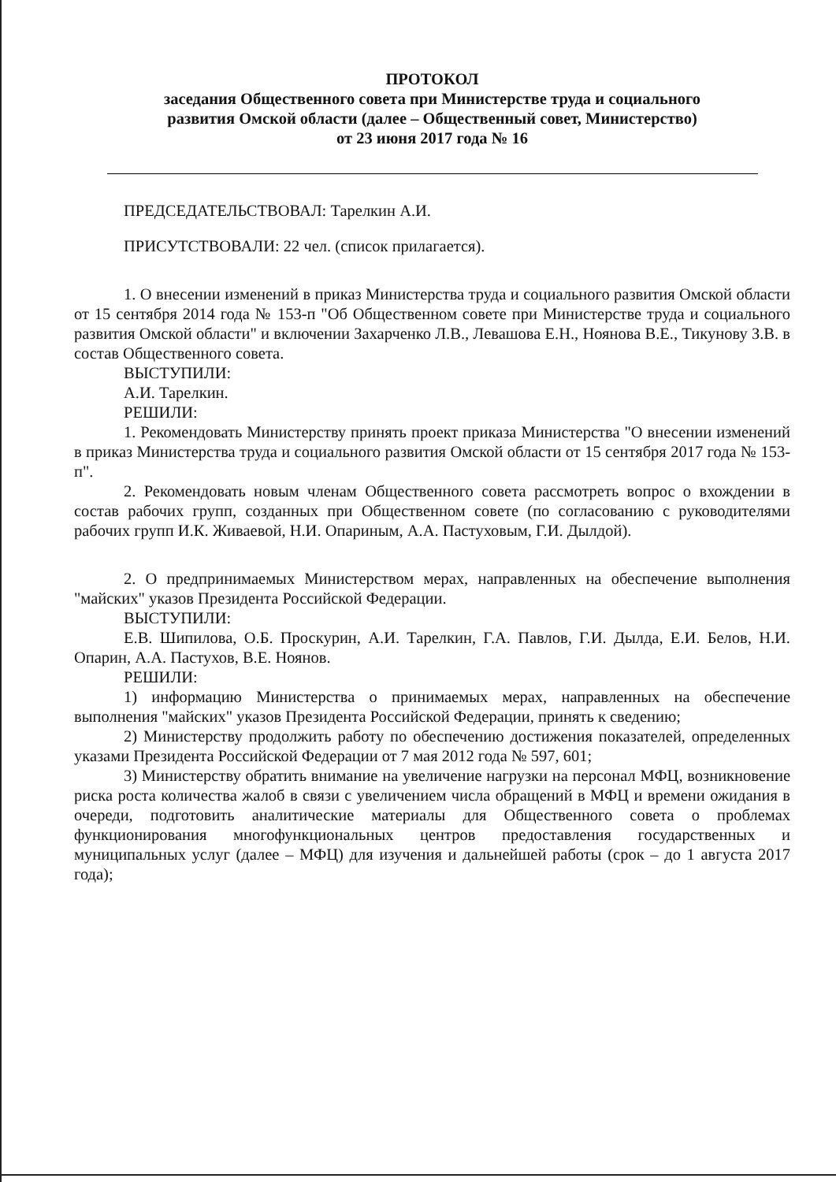ПРОТОКОЛ
заседания Общественного совета при Министерстве труда и социального
развития Омской области (далее – Общественный совет, Министерство)
от 23 июня 2017 года № 16
ПРЕДСЕДАТЕЛЬСТВОВАЛ: Тарелкин А.И.
ПРИСУТСТВОВАЛИ: 22 чел. (список прилагается).
1. О внесении изменений в приказ Министерства труда и социального развития Омской области от 15 сентября 2014 года № 153-п "Об Общественном совете при Министерстве труда и социального развития Омской области" и включении Захарченко Л.В., Левашова Е.Н., Ноянова В.Е., Тикунову З.В. в состав Общественного совета.
ВЫСТУПИЛИ:
А.И. Тарелкин.
РЕШИЛИ:
1. Рекомендовать Министерству принять проект приказа Министерства "О внесении изменений в приказ Министерства труда и социального развития Омской области от 15 сентября 2017 года № 153-п".
2. Рекомендовать новым членам Общественного совета рассмотреть вопрос о вхождении в состав рабочих групп, созданных при Общественном совете (по согласованию с руководителями рабочих групп И.К. Живаевой, Н.И. Опариным, А.А. Пастуховым, Г.И. Дылдой).
2. О предпринимаемых Министерством мерах, направленных на обеспечение выполнения "майских" указов Президента Российской Федерации.
ВЫСТУПИЛИ:
Е.В. Шипилова, О.Б. Проскурин, А.И. Тарелкин, Г.А. Павлов, Г.И. Дылда, Е.И. Белов, Н.И. Опарин, А.А. Пастухов, В.Е. Ноянов.
РЕШИЛИ:
1) информацию Министерства о принимаемых мерах, направленных на обеспечение выполнения "майских" указов Президента Российской Федерации, принять к сведению;
2) Министерству продолжить работу по обеспечению достижения показателей, определенных указами Президента Российской Федерации от 7 мая 2012 года № 597, 601;
3) Министерству обратить внимание на увеличение нагрузки на персонал МФЦ, возникновение риска роста количества жалоб в связи с увеличением числа обращений в МФЦ и времени ожидания в очереди, подготовить аналитические материалы для Общественного совета о проблемах функционирования многофункциональных центров предоставления государственных и муниципальных услуг (далее – МФЦ) для изучения и дальнейшей работы (срок – до 1 августа 2017 года);